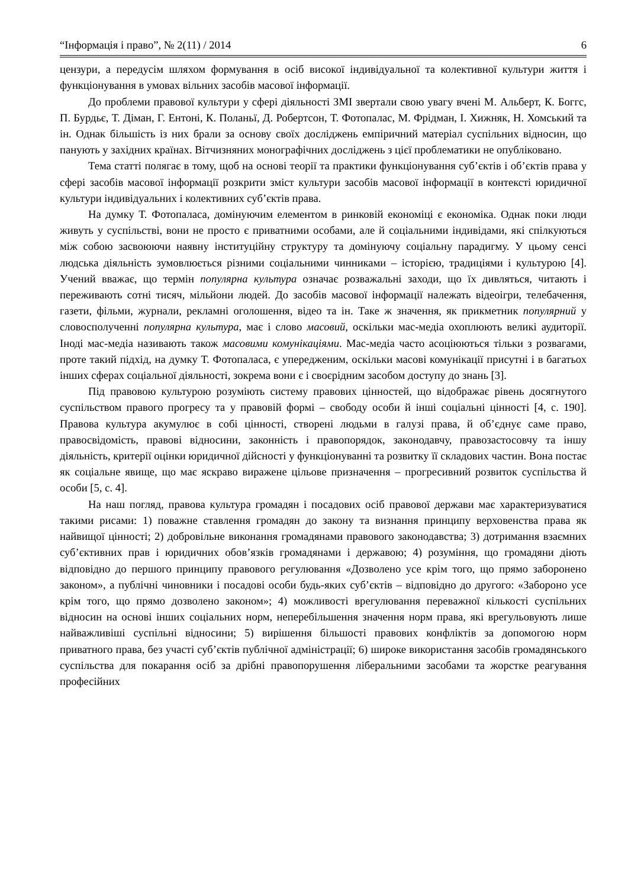“Інформація і право”, № 2(11) / 2014 6
цензури, а передусім шляхом формування в осіб високої індивідуальної та колективної культури життя і функціонування в умовах вільних засобів масової інформації.
До проблеми правової культури у сфері діяльності ЗМІ звертали свою увагу вчені М. Альберт, К. Боггс, П. Бурдьє, Т. Діман, Г. Ентоні, К. Поланьї, Д. Робертсон, Т. Фотопалас, М. Фрідман, І. Хижняк, Н. Хомський та ін. Однак більшість із них брали за основу своїх досліджень емпіричний матеріал суспільних відносин, що панують у західних країнах. Вітчизняних монографічних досліджень з цієї проблематики не опубліковано.
Тема статті полягає в тому, щоб на основі теорії та практики функціонування суб’єктів і об’єктів права у сфері засобів масової інформації розкрити зміст культури засобів масової інформації в контексті юридичної культури індивідуальних і колективних суб’єктів права.
На думку Т. Фотопаласа, домінуючим елементом в ринковій економіці є економіка. Однак поки люди живуть у суспільстві, вони не просто є приватними особами, але й соціальними індивідами, які спілкуються між собою засвоюючи наявну інституційну структуру та домінуючу соціальну парадигму. У цьому сенсі людська діяльність зумовлюється різними соціальними чинниками – історією, традиціями і культурою [4]. Учений вважає, що термін популярна культура означає розважальні заходи, що їх дивляться, читають і переживають сотні тисяч, мільйони людей. До засобів масової інформації належать відеоігри, телебачення, газети, фільми, журнали, рекламні оголошення, відео та ін. Таке ж значення, як прикметник популярний у словосполученні популярна культура, має і слово масовий, оскільки мас-медіа охоплюють великі аудиторії. Іноді мас-медіа називають також масовими комунікаціями. Мас-медіа часто асоціюються тільки з розвагами, проте такий підхід, на думку Т. Фотопаласа, є упередженим, оскільки масові комунікації присутні і в багатьох інших сферах соціальної діяльності, зокрема вони є і своєрідним засобом доступу до знань [3].
Під правовою культурою розуміють систему правових цінностей, що відображає рівень досягнутого суспільством правого прогресу та у правовій формі – свободу особи й інші соціальні цінності [4, с. 190]. Правова культура акумулює в собі цінності, створені людьми в галузі права, й об’єднує саме право, правосвідомість, правові відносини, законність і правопорядок, законодавчу, правозастосовчу та іншу діяльність, критерії оцінки юридичної дійсності у функціонуванні та розвитку її складових частин. Вона постає як соціальне явище, що має яскраво виражене цільове призначення – прогресивний розвиток суспільства й особи [5, с. 4].
На наш погляд, правова культура громадян і посадових осіб правової держави має характеризуватися такими рисами: 1) поважне ставлення громадян до закону та визнання принципу верховенства права як найвищої цінності; 2) добровільне виконання громадянами правового законодавства; 3) дотримання взаємних суб’єктивних прав і юридичних обов’язків громадянами і державою; 4) розуміння, що громадяни діють відповідно до першого принципу правового регулювання «Дозволено усе крім того, що прямо заборонено законом», а публічні чиновники і посадові особи будь-яких суб’єктів – відповідно до другого: «Забороно усе крім того, що прямо дозволено законом»; 4) можливості врегулювання переважної кількості суспільних відносин на основі інших соціальних норм, неперебільшення значення норм права, які врегульовують лише найважливіші суспільні відносини; 5) вирішення більшості правових конфліктів за допомогою норм приватного права, без участі суб’єктів публічної адміністрації; 6) широке використання засобів громадянського суспільства для покарання осіб за дрібні правопорушення ліберальними засобами та жорстке реагування професійних